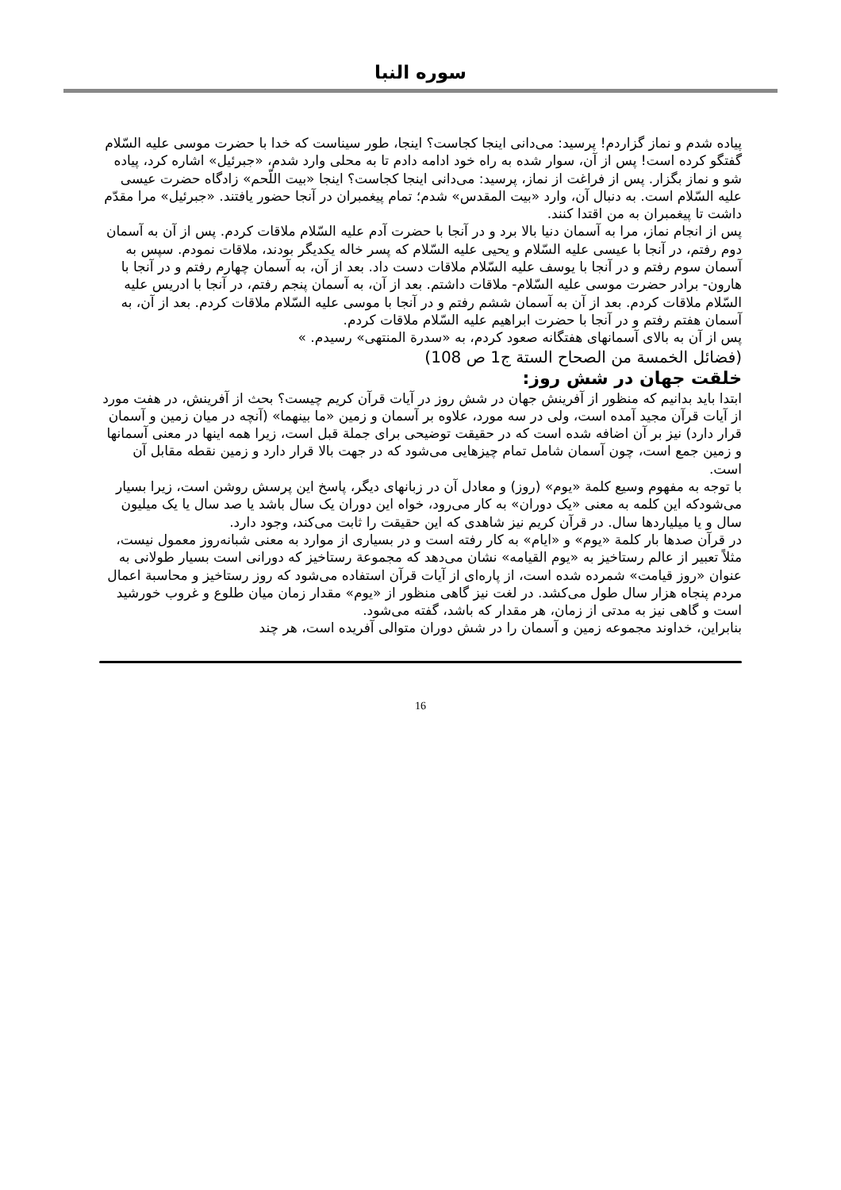سوره النبا
پیاده شدم و نماز گزاردم! پرسید: می‌دانی اینجا کجاست؟ اینجا، طور سیناست که خدا با حضرت موسی علیه السّلام گفتگو کرده است! پس از آن، سوار شده به راه خود ادامه دادم تا به محلی وارد شدم، «جبرئیل» اشاره کرد، پیاده شو و نماز بگزار. پس از فراغت از نماز، پرسید: می‌دانی اینجا کجاست؟ اینجا «بیت اللّحم» زادگاه حضرت عیسی علیه السّلام است. به دنبال آن، وارد «بیت المقدس» شدم؛ تمام پیغمبران در آنجا حضور یافتند. «جبرئیل» مرا مقدّم داشت تا پیغمبران به من اقتدا کنند.
پس از انجام نماز، مرا به آسمان دنیا بالا برد و در آنجا با حضرت آدم علیه السّلام ملاقات کردم. پس از آن به آسمان دوم رفتم، در آنجا با عیسی علیه السّلام و یحیی علیه السّلام که پسر خاله یکدیگر بودند، ملاقات نمودم. سپس به آسمان سوم رفتم و در آنجا با یوسف علیه السّلام ملاقات دست داد. بعد از آن، به آسمان چهارم رفتم و در آنجا با هارون- برادر حضرت موسی علیه السّلام- ملاقات داشتم. بعد از آن، به آسمان پنجم رفتم، در آنجا با ادریس علیه السّلام ملاقات کردم. بعد از آن به آسمان ششم رفتم و در آنجا با موسی علیه السّلام ملاقات کردم. بعد از آن، به آسمان هفتم رفتم و در آنجا با حضرت ابراهیم علیه السّلام ملاقات کردم.
پس از آن به بالای آسمانهای هفتگانه صعود کردم، به «سدرة المنتهی» رسیدم. »
(فضائل الخمسة من الصحاح الستة ج1 ص 108)
خلقت جهان در شش روز:
ابتدا باید بدانیم که منظور از آفرینش جهان در شش روز در آیات قرآن کریم چیست؟ بحث از آفرینش، در هفت مورد از آیات قرآن مجید آمده است، ولی در سه مورد، علاوه بر آسمان و زمین «ما بینهما» (آنچه در میان زمین و آسمان قرار دارد) نیز بر آن اضافه شده است که در حقیقت توضیحی برای جملة قبل است، زیرا همه اینها در معنی آسمانها و زمین جمع است، چون آسمان شامل تمام چیزهایی می‌شود که در جهت بالا قرار دارد و زمین نقطه مقابل آن است.
با توجه به مفهوم وسیع کلمة «یوم» (روز) و معادل آن در زبانهای دیگر، پاسخ این پرسش روشن است، زیرا بسیار می‌شودکه این کلمه به معنی «یک دوران» به کار می‌رود، خواه این دوران یک سال باشد یا صد سال یا یک میلیون سال و یا میلیاردها سال. در قرآن کریم نیز شاهدی که این حقیقت را ثابت می‌کند، وجود دارد.
در قرآن صدها بار کلمة «یوم» و «ایام» به کار رفته است و در بسیاری از موارد به معنی شبانه‌روز معمول نیست، مثلاً تعبیر از عالم رستاخیز به «یوم القیامه» نشان می‌دهد که مجموعة رستاخیز که دورانی است بسیار طولانی به عنوان «روز قیامت» شمرده شده است، از پاره‌ای از آیات قرآن استفاده می‌شود که روز رستاخیز و محاسبة اعمال مردم پنجاه هزار سال طول می‌کشد. در لغت نیز گاهی منظور از «یوم» مقدار زمان میان طلوع و غروب خورشید است و گاهی نیز به مدتی از زمان، هر مقدار که باشد، گفته می‌شود.
بنابراین، خداوند مجموعه زمین و آسمان را در شش دوران متوالی آفریده است، هر چند
16